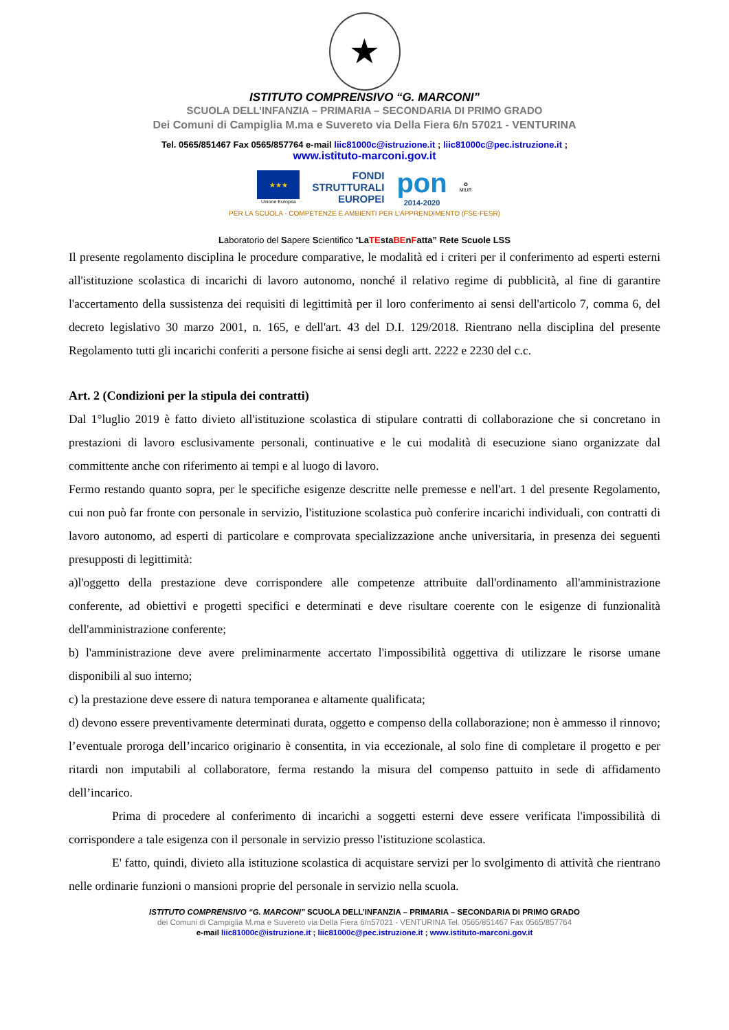★
ISTITUTO COMPRENSIVO “G. MARCONI”
SCUOLA DELL’INFANZIA – PRIMARIA – SECONDARIA DI PRIMO GRADO
Dei Comuni di Campiglia M.ma e Suvereto via Della Fiera 6/n 57021 - VENTURINA
Tel. 0565/851467 Fax 0565/857764 e-mail liic81000c@istruzione.it ; liic81000c@pec.istruzione.it ;
www.istituto-marconi.gov.it
★★★
Unione Europea
FONDI
STRUTTURALI
EUROPEI
pon
2014-2020
✪
MIUR
PER LA SCUOLA - COMPETENZE E AMBIENTI PER L’APPRENDIMENTO (FSE-FESR)
Laboratorio del Sapere Scientifico “LaTEstaBEnFatta” Rete Scuole LSS
Il presente regolamento disciplina le procedure comparative, le modalità ed i criteri per il conferimento ad esperti esterni all'istituzione scolastica di incarichi di lavoro autonomo, nonché il relativo regime di pubblicità, al fine di garantire l'accertamento della sussistenza dei requisiti di legittimità per il loro conferimento ai sensi dell'articolo 7, comma 6, del decreto legislativo 30 marzo 2001, n. 165, e dell'art. 43 del D.I. 129/2018. Rientrano nella disciplina del presente Regolamento tutti gli incarichi conferiti a persone fisiche ai sensi degli artt. 2222 e 2230 del c.c.
Art. 2 (Condizioni per la stipula dei contratti)
Dal 1°luglio 2019 è fatto divieto all'istituzione scolastica di stipulare contratti di collaborazione che si concretano in prestazioni di lavoro esclusivamente personali, continuative e le cui modalità di esecuzione siano organizzate dal committente anche con riferimento ai tempi e al luogo di lavoro.
Fermo restando quanto sopra, per le specifiche esigenze descritte nelle premesse e nell'art. 1 del presente Regolamento, cui non può far fronte con personale in servizio, l'istituzione scolastica può conferire incarichi individuali, con contratti di lavoro autonomo, ad esperti di particolare e comprovata specializzazione anche universitaria, in presenza dei seguenti presupposti di legittimità:
a)l'oggetto della prestazione deve corrispondere alle competenze attribuite dall'ordinamento all'amministrazione conferente, ad obiettivi e progetti specifici e determinati e deve risultare coerente con le esigenze di funzionalità dell'amministrazione conferente;
b) l'amministrazione deve avere preliminarmente accertato l'impossibilità oggettiva di utilizzare le risorse umane disponibili al suo interno;
c) la prestazione deve essere di natura temporanea e altamente qualificata;
d) devono essere preventivamente determinati durata, oggetto e compenso della collaborazione; non è ammesso il rinnovo; l’eventuale proroga dell’incarico originario è consentita, in via eccezionale, al solo fine di completare il progetto e per ritardi non imputabili al collaboratore, ferma restando la misura del compenso pattuito in sede di affidamento dell’incarico.
Prima di procedere al conferimento di incarichi a soggetti esterni deve essere verificata l'impossibilità di corrispondere a tale esigenza con il personale in servizio presso l'istituzione scolastica.
E' fatto, quindi, divieto alla istituzione scolastica di acquistare servizi per lo svolgimento di attività che rientrano nelle ordinarie funzioni o mansioni proprie del personale in servizio nella scuola.
ISTITUTO COMPRENSIVO “G. MARCONI” SCUOLA DELL’INFANZIA – PRIMARIA – SECONDARIA DI PRIMO GRADO
dei Comuni di Campiglia M.ma e Suvereto via Della Fiera 6/n57021 - VENTURINA Tel. 0565/851467 Fax 0565/857764
e-mail liic81000c@istruzione.it ; liic81000c@pec.istruzione.it ; www.istituto-marconi.gov.it